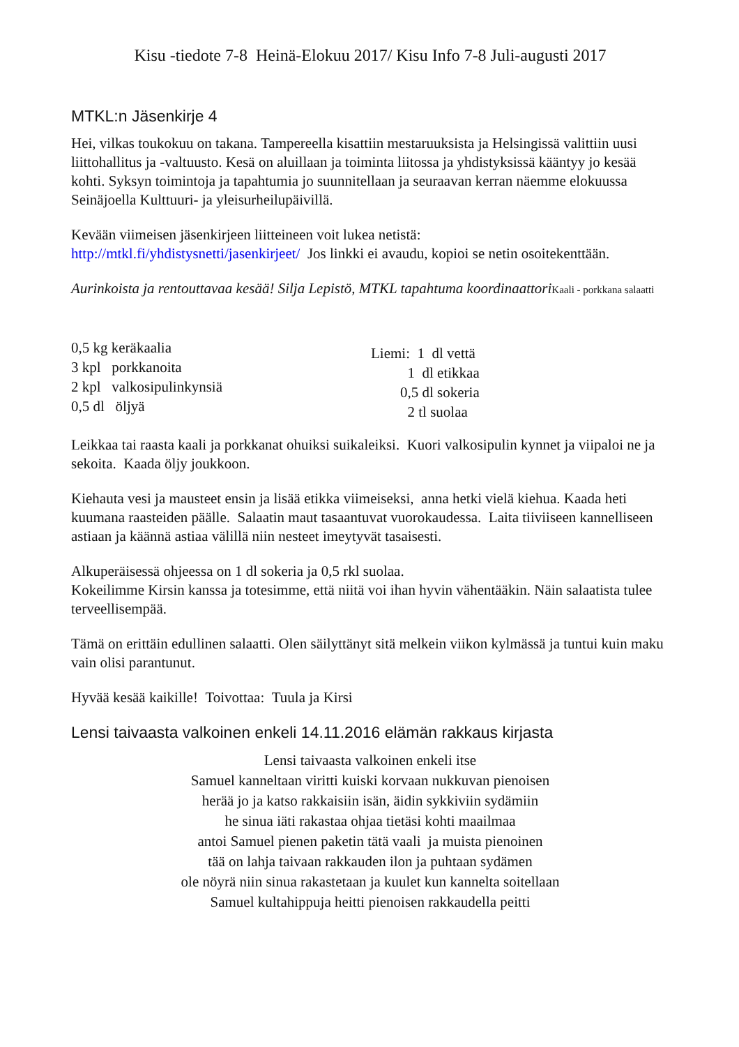Kisu -tiedote 7-8 Heinä-Elokuu 2017/ Kisu Info 7-8 Juli-augusti 2017
MTKL:n Jäsenkirje 4
Hei, vilkas toukokuu on takana. Tampereella kisattiin mestaruuksista ja Helsingissä valittiin uusi liittohallitus ja -valtuusto. Kesä on aluillaan ja toiminta liitossa ja yhdistyksissä kääntyy jo kesää kohti. Syksyn toimintoja ja tapahtumia jo suunnitellaan ja seuraavan kerran näemme elokuussa Seinäjoella Kulttuuri- ja yleisurheilupäivillä.
Kevään viimeisen jäsenkirjeen liitteineen voit lukea netistä:
http://mtkl.fi/yhdistysnetti/jasenkirjeet/ Jos linkki ei avaudu, kopioi se netin osoitekenttään.
Aurinkoista ja rentouttavaa kesää! Silja Lepistö, MTKL tapahtuma koordinaattori Kaali - porkkana salaatti
0,5 kg keräkaalia
3 kpl porkkanoita
2 kpl valkosipulinkynsiä
0,5 dl öljyä
Liemi: 1 dl vettä
1 dl etikkaa
0,5 dl sokeria
2 tl suolaa
Leikkaa tai raasta kaali ja porkkanat ohuiksi suikaleiksi. Kuori valkosipulin kynnet ja viipaloi ne ja sekoita. Kaada öljy joukkoon.
Kiehauta vesi ja mausteet ensin ja lisää etikka viimeiseksi, anna hetki vielä kiehua. Kaada heti kuumana raasteiden päälle. Salaatin maut tasaantuvat vuorokaudessa. Laita tiiviiseen kannelliseen astiaan ja käännä astiaa välillä niin nesteet imeytyvät tasaisesti.
Alkuperäisessä ohjeessa on 1 dl sokeria ja 0,5 rkl suolaa.
Kokeilimme Kirsin kanssa ja totesimme, että niitä voi ihan hyvin vähentääkin. Näin salaatista tulee terveellisempää.
Tämä on erittäin edullinen salaatti. Olen säilyttänyt sitä melkein viikon kylmässä ja tuntui kuin maku vain olisi parantunut.
Hyvää kesää kaikille! Toivottaa: Tuula ja Kirsi
Lensi taivaasta valkoinen enkeli 14.11.2016 elämän rakkaus kirjasta
Lensi taivaasta valkoinen enkeli itse
Samuel kanneltaan viritti kuiski korvaan nukkuvan pienoisen
herää jo ja katso rakkaisiin isän, äidin sykkiviin sydämiin
he sinua iäti rakastaa ohjaa tietäsi kohti maailmaa
antoi Samuel pienen paketin tätä vaali ja muista pienoinen
tää on lahja taivaan rakkauden ilon ja puhtaan sydämen
ole nöyrä niin sinua rakastetaan ja kuulet kun kannelta soitellaan
Samuel kultahippuja heitti pienoisen rakkaudella peitti